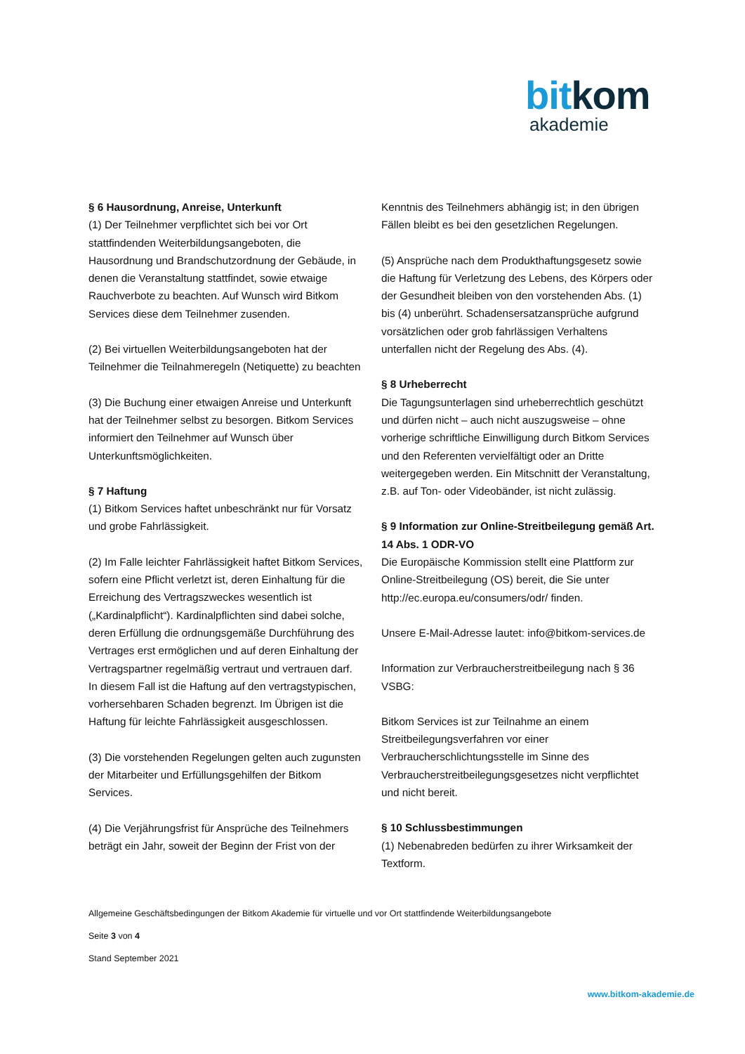bit kom
akademie
§ 6 Hausordnung, Anreise, Unterkunft
(1) Der Teilnehmer verpflichtet sich bei vor Ort stattfindenden Weiterbildungsangeboten, die Hausordnung und Brandschutzordnung der Gebäude, in denen die Veranstaltung stattfindet, sowie etwaige Rauchverbote zu beachten. Auf Wunsch wird Bitkom Services diese dem Teilnehmer zusenden.
(2) Bei virtuellen Weiterbildungsangeboten hat der Teilnehmer die Teilnahmeregeln (Netiquette) zu beachten
(3) Die Buchung einer etwaigen Anreise und Unterkunft hat der Teilnehmer selbst zu besorgen. Bitkom Services informiert den Teilnehmer auf Wunsch über Unterkunftsmöglichkeiten.
§ 7 Haftung
(1) Bitkom Services haftet unbeschränkt nur für Vorsatz und grobe Fahrlässigkeit.
(2) Im Falle leichter Fahrlässigkeit haftet Bitkom Services, sofern eine Pflicht verletzt ist, deren Einhaltung für die Erreichung des Vertragszweckes wesentlich ist („Kardinalpflicht“). Kardinalpflichten sind dabei solche, deren Erfüllung die ordnungsgemäße Durchführung des Vertrages erst ermöglichen und auf deren Einhaltung der Vertragspartner regelmäßig vertraut und vertrauen darf. In diesem Fall ist die Haftung auf den vertragstypischen, vorhersehbaren Schaden begrenzt. Im Übrigen ist die Haftung für leichte Fahrlässigkeit ausgeschlossen.
(3) Die vorstehenden Regelungen gelten auch zugunsten der Mitarbeiter und Erfüllungsgehilfen der Bitkom Services.
(4) Die Verjährungsfrist für Ansprüche des Teilnehmers beträgt ein Jahr, soweit der Beginn der Frist von der
Kenntnis des Teilnehmers abhängig ist; in den übrigen Fällen bleibt es bei den gesetzlichen Regelungen.
(5) Ansprüche nach dem Produkthaftungsgesetz sowie die Haftung für Verletzung des Lebens, des Körpers oder der Gesundheit bleiben von den vorstehenden Abs. (1) bis (4) unberührt. Schadensersatzansprüche aufgrund vorsätzlichen oder grob fahrlässigen Verhaltens unterfallen nicht der Regelung des Abs. (4).
§ 8 Urheberrecht
Die Tagungsunterlagen sind urheberrechtlich geschützt und dürfen nicht – auch nicht auszugsweise – ohne vorherige schriftliche Einwilligung durch Bitkom Services und den Referenten vervielfältigt oder an Dritte weitergegeben werden. Ein Mitschnitt der Veranstaltung, z.B. auf Ton- oder Videobänder, ist nicht zulässig.
§ 9 Information zur Online-Streitbeilegung gemäß Art. 14 Abs. 1 ODR-VO
Die Europäische Kommission stellt eine Plattform zur Online-Streitbeilegung (OS) bereit, die Sie unter http://ec.europa.eu/consumers/odr/ finden.
Unsere E-Mail-Adresse lautet: info@bitkom-services.de
Information zur Verbraucherstreitbeilegung nach § 36 VSBG:
Bitkom Services ist zur Teilnahme an einem Streitbeilegungsverfahren vor einer Verbraucherschlichtungsstelle im Sinne des Verbraucherstreitbeilegungsgesetzes nicht verpflichtet und nicht bereit.
§ 10 Schlussbestimmungen
(1) Nebenabreden bedürfen zu ihrer Wirksamkeit der Textform.
Allgemeine Geschäftsbedingungen der Bitkom Akademie für virtuelle und vor Ort stattfindende Weiterbildungsangebote
Seite 3 von 4
Stand September 2021
www.bitkom-akademie.de